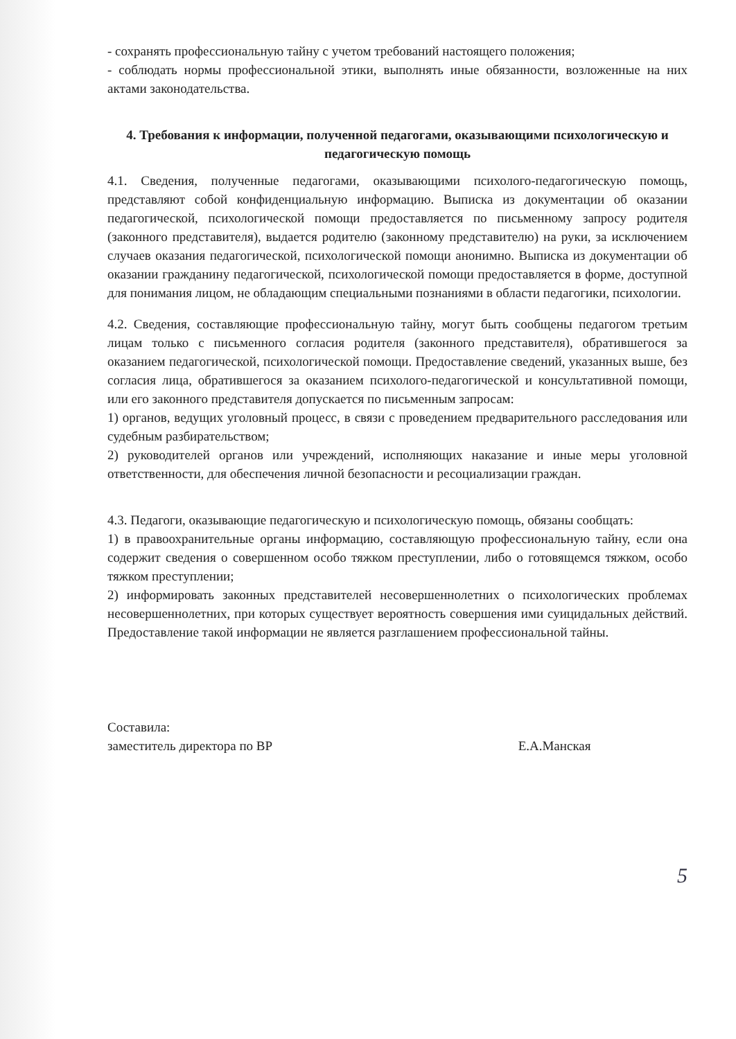- сохранять профессиональную тайну с учетом требований настоящего положения;
- соблюдать нормы профессиональной этики, выполнять иные обязанности, возложенные на них актами законодательства.
4. Требования к информации, полученной педагогами, оказывающими психологическую и педагогическую помощь
4.1. Сведения, полученные педагогами, оказывающими психолого-педагогическую помощь, представляют собой конфиденциальную информацию. Выписка из документации об оказании педагогической, психологической помощи предоставляется по письменному запросу родителя (законного представителя), выдается родителю (законному представителю) на руки, за исключением случаев оказания педагогической, психологической помощи анонимно. Выписка из документации об оказании гражданину педагогической, психологической помощи предоставляется в форме, доступной для понимания лицом, не обладающим специальными познаниями в области педагогики, психологии.
4.2. Сведения, составляющие профессиональную тайну, могут быть сообщены педагогом третьим лицам только с письменного согласия родителя (законного представителя), обратившегося за оказанием педагогической, психологической помощи. Предоставление сведений, указанных выше, без согласия лица, обратившегося за оказанием психолого-педагогической и консультативной помощи, или его законного представителя допускается по письменным запросам:
1) органов, ведущих уголовный процесс, в связи с проведением предварительного расследования или судебным разбирательством;
2) руководителей органов или учреждений, исполняющих наказание и иные меры уголовной ответственности, для обеспечения личной безопасности и ресоциализации граждан.
4.3. Педагоги, оказывающие педагогическую и психологическую помощь, обязаны сообщать:
1) в правоохранительные органы информацию, составляющую профессиональную тайну, если она содержит сведения о совершенном особо тяжком преступлении, либо о готовящемся тяжком, особо тяжком преступлении;
2) информировать законных представителей несовершеннолетних о психологических проблемах несовершеннолетних, при которых существует вероятность совершения ими суицидальных действий. Предоставление такой информации не является разглашением профессиональной тайны.
Составила:
заместитель директора по ВР Е.А.Манская
5